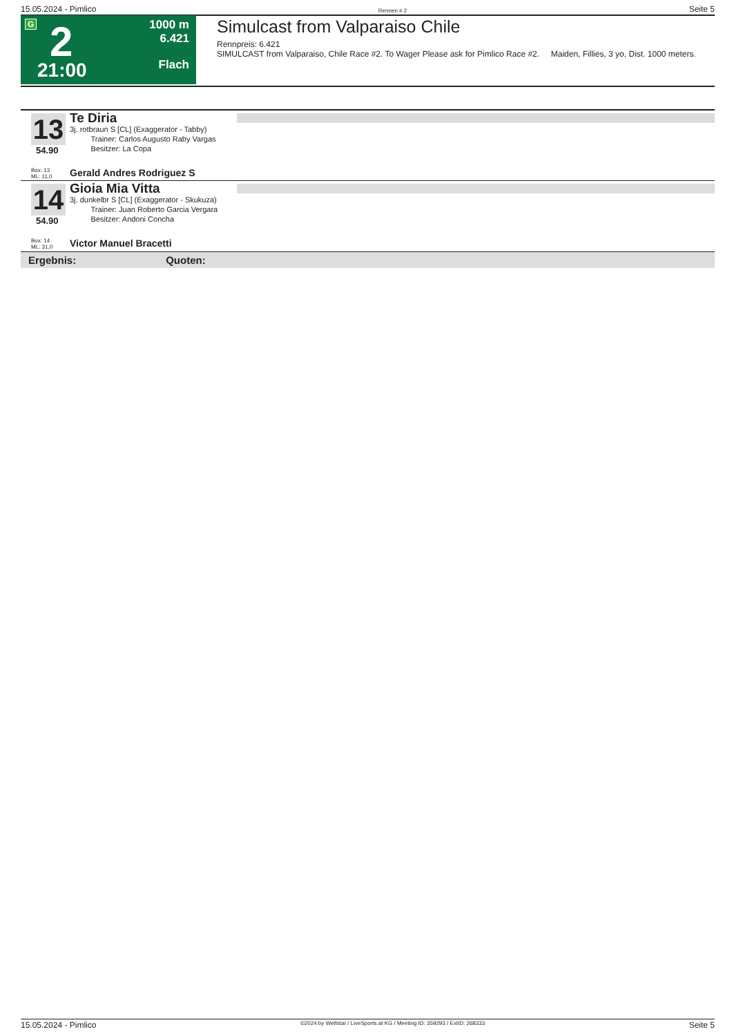15.05.2024 - Pimlico Rennen # 2 Seite 5
G 2
21:00
1000 m
6.421
Flach
Simulcast from Valparaiso Chile
Rennpreis: 6.421
SIMULCAST from Valparaiso, Chile Race #2. To Wager Please ask for Pimlico Race #2. Maiden, Fillies, 3 yo, Dist. 1000 meters.
13
54.90
Te Diria
3j. rotbraun S [CL] (Exaggerator - Tabby)
Trainer: Carlos Augusto Raby Vargas
Besitzer: La Copa
Box: 13
ML: 11,0
Gerald Andres Rodriguez S
14
54.90
Gioia Mia Vitta
3j. dunkelbr S [CL] (Exaggerator - Skukuza)
Trainer: Juan Roberto Garcia Vergara
Besitzer: Andoni Concha
Box: 14
ML: 31,0
Victor Manuel Bracetti
Ergebnis: Quoten:
15.05.2024 - Pimlico ©2024 by Wettstar / LiveSports.at KG / Meeting ID: 359293 / ExtID: 268333 Seite 5